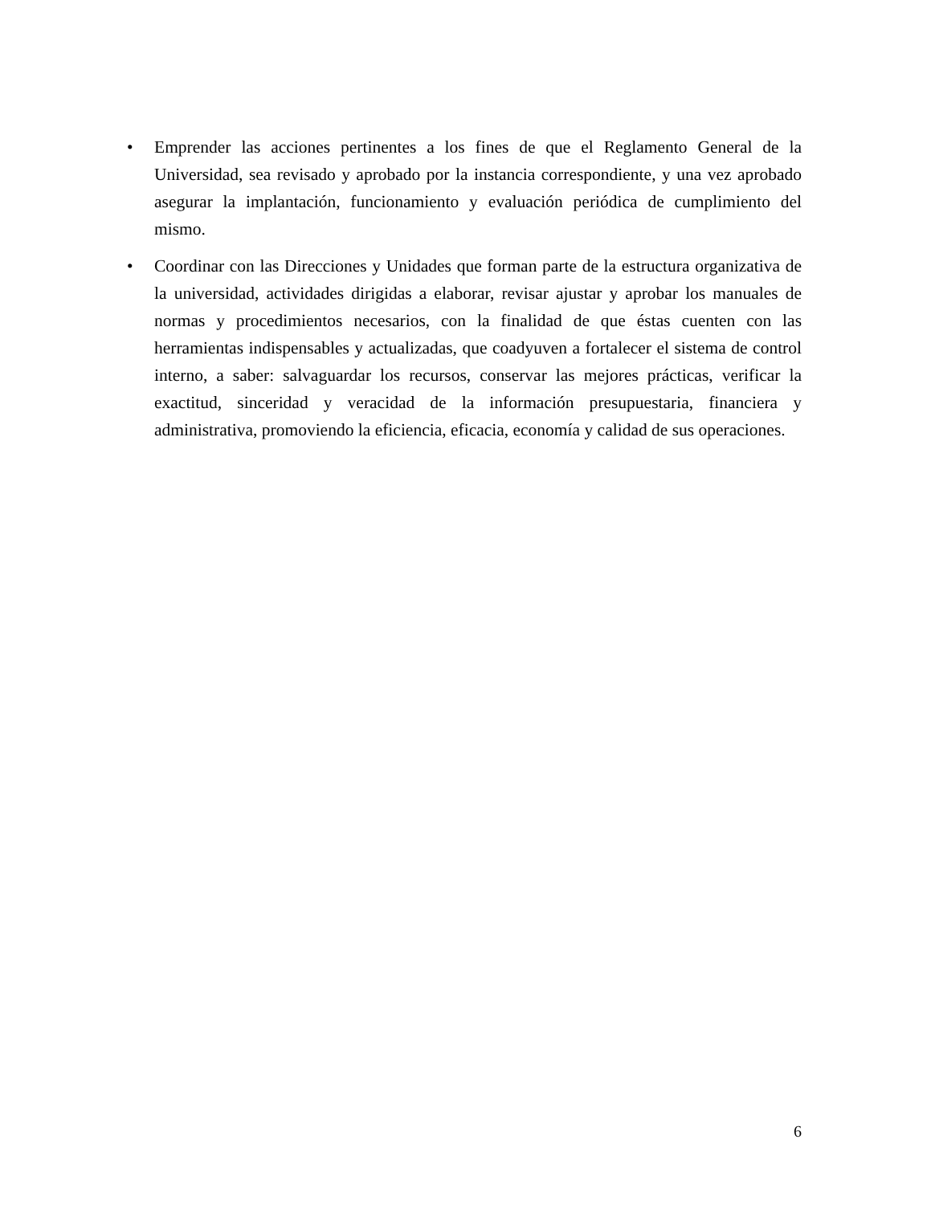• Emprender las acciones pertinentes a los fines de que el Reglamento General de la Universidad, sea revisado y aprobado por la instancia correspondiente, y una vez aprobado asegurar la implantación, funcionamiento y evaluación periódica de cumplimiento del mismo.
• Coordinar con las Direcciones y Unidades que forman parte de la estructura organizativa de la universidad, actividades dirigidas a elaborar, revisar ajustar y aprobar los manuales de normas y procedimientos necesarios, con la finalidad de que éstas cuenten con las herramientas indispensables y actualizadas, que coadyuven a fortalecer el sistema de control interno, a saber: salvaguardar los recursos, conservar las mejores prácticas, verificar la exactitud, sinceridad y veracidad de la información presupuestaria, financiera y administrativa, promoviendo la eficiencia, eficacia, economía y calidad de sus operaciones.
6